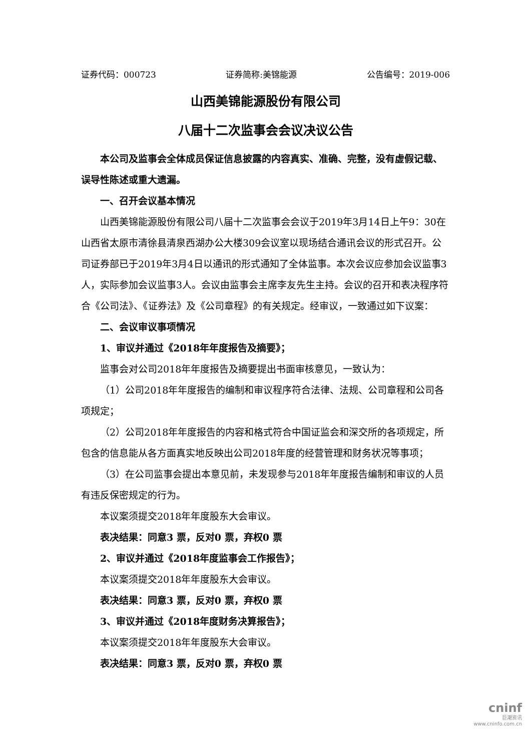证券代码：000723 证券简称:美锦能源 公告编号：2019-006
山西美锦能源股份有限公司
八届十二次监事会会议决议公告
本公司及监事会全体成员保证信息披露的内容真实、准确、完整，没有虚假记载、误导性陈述或重大遗漏。
一、召开会议基本情况
山西美锦能源股份有限公司八届十二次监事会会议于2019年3月14日上午9：30在山西省太原市清徐县清泉西湖办公大楼309会议室以现场结合通讯会议的形式召开。公司证券部已于2019年3月4日以通讯的形式通知了全体监事。本次会议应参加会议监事3人，实际参加会议监事3人。会议由监事会主席李友先生主持。会议的召开和表决程序符合《公司法》、《证券法》及《公司章程》的有关规定。经审议，一致通过如下议案：
二、会议审议事项情况
1、审议并通过《2018年年度报告及摘要》；
监事会对公司2018年年度报告及摘要提出书面审核意见，一致认为：
（1）公司2018年年度报告的编制和审议程序符合法律、法规、公司章程和公司各项规定；
（2）公司2018年年度报告的内容和格式符合中国证监会和深交所的各项规定，所包含的信息能从各方面真实地反映出公司2018年度的经营管理和财务状况等事项；
（3）在公司监事会提出本意见前，未发现参与2018年年度报告编制和审议的人员有违反保密规定的行为。
本议案须提交2018年年度股东大会审议。
表决结果：同意3 票，反对0 票，弃权0 票
2、审议并通过《2018年度监事会工作报告》；
本议案须提交2018年年度股东大会审议。
表决结果：同意3 票，反对0 票，弃权0 票
3、审议并通过《2018年度财务决算报告》；
本议案须提交2018年年度股东大会审议。
表决结果：同意3 票，反对0 票，弃权0 票
cninf
巨潮资讯
www.cninfo.com.cn